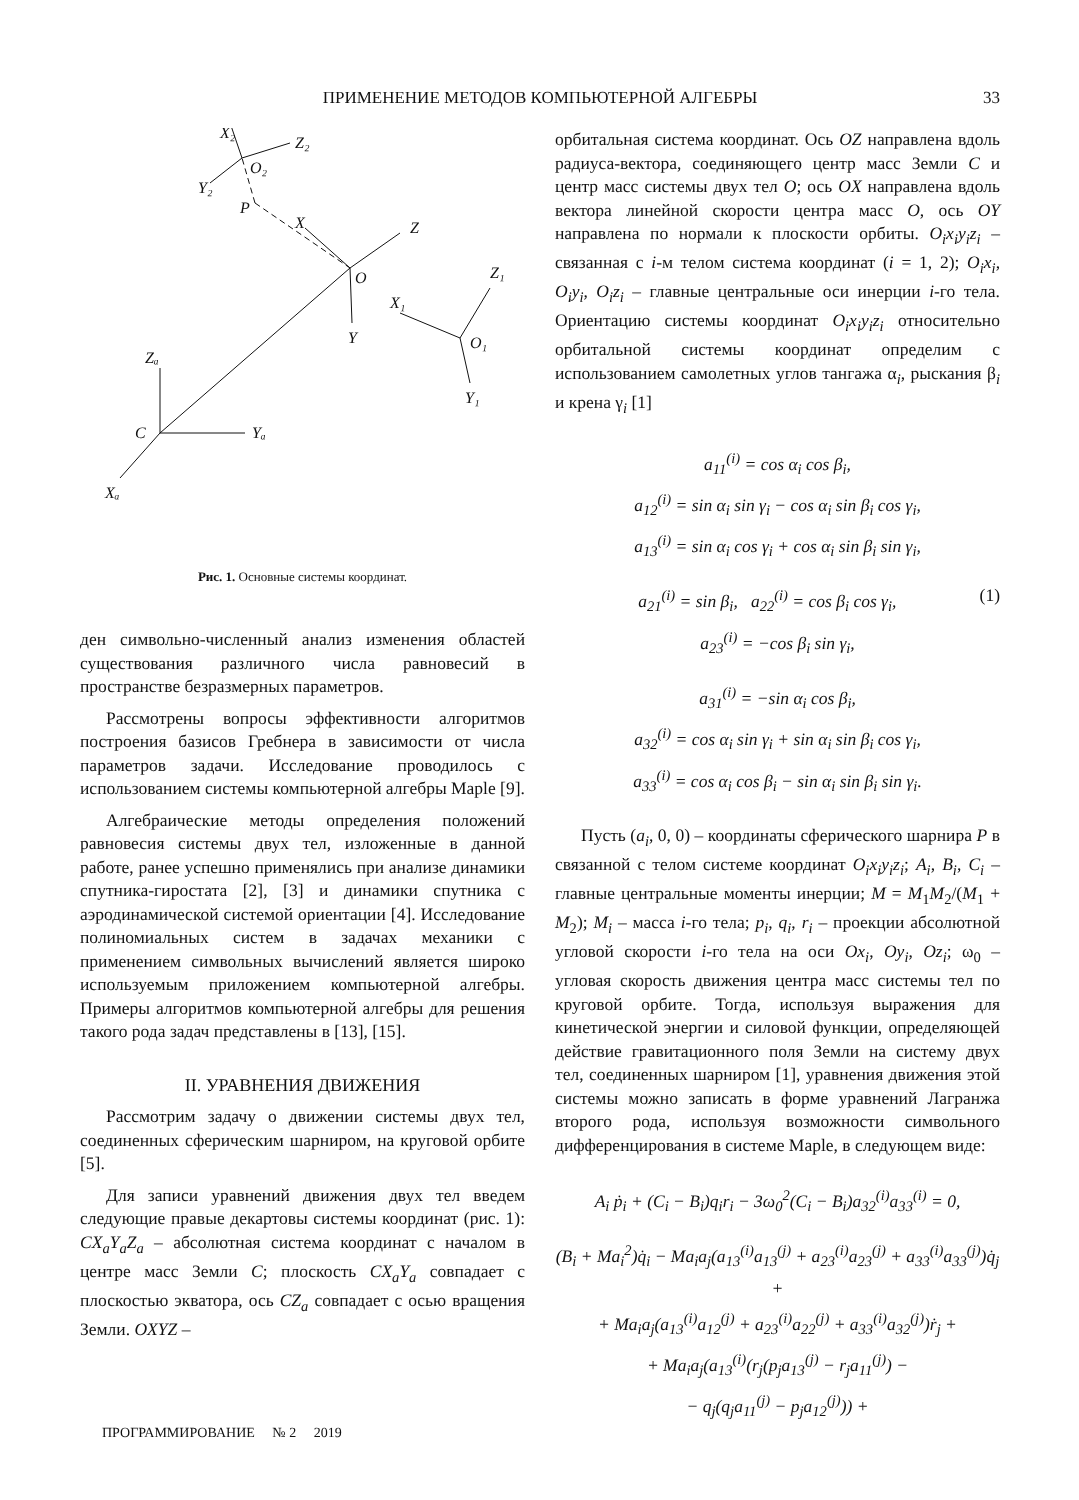ПРИМЕНЕНИЕ МЕТОДОВ КОМПЬЮТЕРНОЙ АЛГЕБРЫ
33
X₂
Z₂
O₂
Y₂
P
X
Z
O
Y
X₁
Z₁
O₁
Y₁
Zₐ
C
Yₐ
Xₐ
Рис. 1. Основные системы координат.
ден символьно-численный анализ изменения областей существования различного числа равновесий в пространстве безразмерных параметров.
Рассмотрены вопросы эффективности алгоритмов построения базисов Гребнера в зависимости от числа параметров задачи. Исследование проводилось с использованием системы компьютерной алгебры Maple [9].
Алгебраические методы определения положений равновесия системы двух тел, изложенные в данной работе, ранее успешно применялись при анализе динамики спутника-гиростата [2], [3] и динамики спутника с аэродинамической системой ориентации [4]. Исследование полиномиальных систем в задачах механики с применением символьных вычислений является широко используемым приложением компьютерной алгебры. Примеры алгоритмов компьютерной алгебры для решения такого рода задач представлены в [13], [15].
II. УРАВНЕНИЯ ДВИЖЕНИЯ
Рассмотрим задачу о движении системы двух тел, соединенных сферическим шарниром, на круговой орбите [5].
Для записи уравнений движения двух тел введем следующие правые декартовы системы координат (рис. 1): CX<sub>a</sub>Y<sub>a</sub>Z<sub>a</sub> – абсолютная система координат с началом в центре масс Земли C; плоскость CX<sub>a</sub>Y<sub>a</sub> совпадает с плоскостью экватора, ось CZ<sub>a</sub> совпадает с осью вращения Земли. OXYZ –
орбитальная система координат. Ось OZ направлена вдоль радиуса-вектора, соединяющего центр масс Земли C и центр масс системы двух тел O; ось OX направлена вдоль вектора линейной скорости центра масс O, ось OY направлена по нормали к плоскости орбиты. O<sub>i</sub>x<sub>i</sub>y<sub>i</sub>z<sub>i</sub> – связанная с i-м телом система координат (i = 1, 2); O<sub>i</sub>x<sub>i</sub>, O<sub>i</sub>y<sub>i</sub>, O<sub>i</sub>z<sub>i</sub> – главные центральные оси инерции i-го тела. Ориентацию системы координат O<sub>i</sub>x<sub>i</sub>y<sub>i</sub>z<sub>i</sub> относительно орбитальной системы координат определим с использованием самолетных углов тангажа α<sub>i</sub>, рыскания β<sub>i</sub> и крена γ<sub>i</sub> [1]
a<sub>11</sub><sup>(i)</sup> = cos α<sub>i</sub> cos β<sub>i</sub>,
a<sub>12</sub><sup>(i)</sup> = sin α<sub>i</sub> sin γ<sub>i</sub> − cos α<sub>i</sub> sin β<sub>i</sub> cos γ<sub>i</sub>,
a<sub>13</sub><sup>(i)</sup> = sin α<sub>i</sub> cos γ<sub>i</sub> + cos α<sub>i</sub> sin β<sub>i</sub> sin γ<sub>i</sub>,
a<sub>21</sub><sup>(i)</sup> = sin β<sub>i</sub>, a<sub>22</sub><sup>(i)</sup> = cos β<sub>i</sub> cos γ<sub>i</sub>, (1)
a<sub>23</sub><sup>(i)</sup> = −cos β<sub>i</sub> sin γ<sub>i</sub>,
a<sub>31</sub><sup>(i)</sup> = −sin α<sub>i</sub> cos β<sub>i</sub>,
a<sub>32</sub><sup>(i)</sup> = cos α<sub>i</sub> sin γ<sub>i</sub> + sin α<sub>i</sub> sin β<sub>i</sub> cos γ<sub>i</sub>,
a<sub>33</sub><sup>(i)</sup> = cos α<sub>i</sub> cos β<sub>i</sub> − sin α<sub>i</sub> sin β<sub>i</sub> sin γ<sub>i</sub>.
Пусть (a<sub>i</sub>, 0, 0) – координаты сферического шарнира P в связанной с телом системе координат O<sub>i</sub>x<sub>i</sub>y<sub>i</sub>z<sub>i</sub>; A<sub>i</sub>, B<sub>i</sub>, C<sub>i</sub> – главные центральные моменты инерции; M = M<sub>1</sub>M<sub>2</sub>/(M<sub>1</sub> + M<sub>2</sub>); M<sub>i</sub> – масса i-го тела; p<sub>i</sub>, q<sub>i</sub>, r<sub>i</sub> – проекции абсолютной угловой скорости i-го тела на оси Ox<sub>i</sub>, Oy<sub>i</sub>, Oz<sub>i</sub>; ω<sub>0</sub> – угловая скорость движения центра масс системы тел по круговой орбите. Тогда, используя выражения для кинетической энергии и силовой функции, определяющей действие гравитационного поля Земли на систему двух тел, соединенных шарниром [1], уравнения движения этой системы можно записать в форме уравнений Лагранжа второго рода, используя возможности символьного дифференцирования в системе Maple, в следующем виде:
A<sub>i</sub> ṗ<sub>i</sub> + (C<sub>i</sub> − B<sub>i</sub>)q<sub>i</sub>r<sub>i</sub> − 3ω<sub>0</sub><sup>2</sup>(C<sub>i</sub> − B<sub>i</sub>)a<sub>32</sub><sup>(i)</sup>a<sub>33</sub><sup>(i)</sup> = 0,
(B<sub>i</sub> + Ma<sub>i</sub><sup>2</sup>)q̇<sub>i</sub> − Ma<sub>i</sub>a<sub>j</sub>(a<sub>13</sub><sup>(i)</sup>a<sub>13</sub><sup>(j)</sup> + a<sub>23</sub><sup>(i)</sup>a<sub>23</sub><sup>(j)</sup> + a<sub>33</sub><sup>(i)</sup>a<sub>33</sub><sup>(j)</sup>)q̇<sub>j</sub> +
+ Ma<sub>i</sub>a<sub>j</sub>(a<sub>13</sub><sup>(i)</sup>a<sub>12</sub><sup>(j)</sup> + a<sub>23</sub><sup>(i)</sup>a<sub>22</sub><sup>(j)</sup> + a<sub>33</sub><sup>(i)</sup>a<sub>32</sub><sup>(j)</sup>)ṙ<sub>j</sub> +
+ Ma<sub>i</sub>a<sub>j</sub>(a<sub>13</sub><sup>(i)</sup>(r<sub>j</sub>(p<sub>j</sub>a<sub>13</sub><sup>(j)</sup> − r<sub>j</sub>a<sub>11</sub><sup>(j)</sup>) −
− q<sub>j</sub>(q<sub>j</sub>a<sub>11</sub><sup>(j)</sup> − p<sub>j</sub>a<sub>12</sub><sup>(j)</sup>)) +
ПРОГРАММИРОВАНИЕ № 2 2019